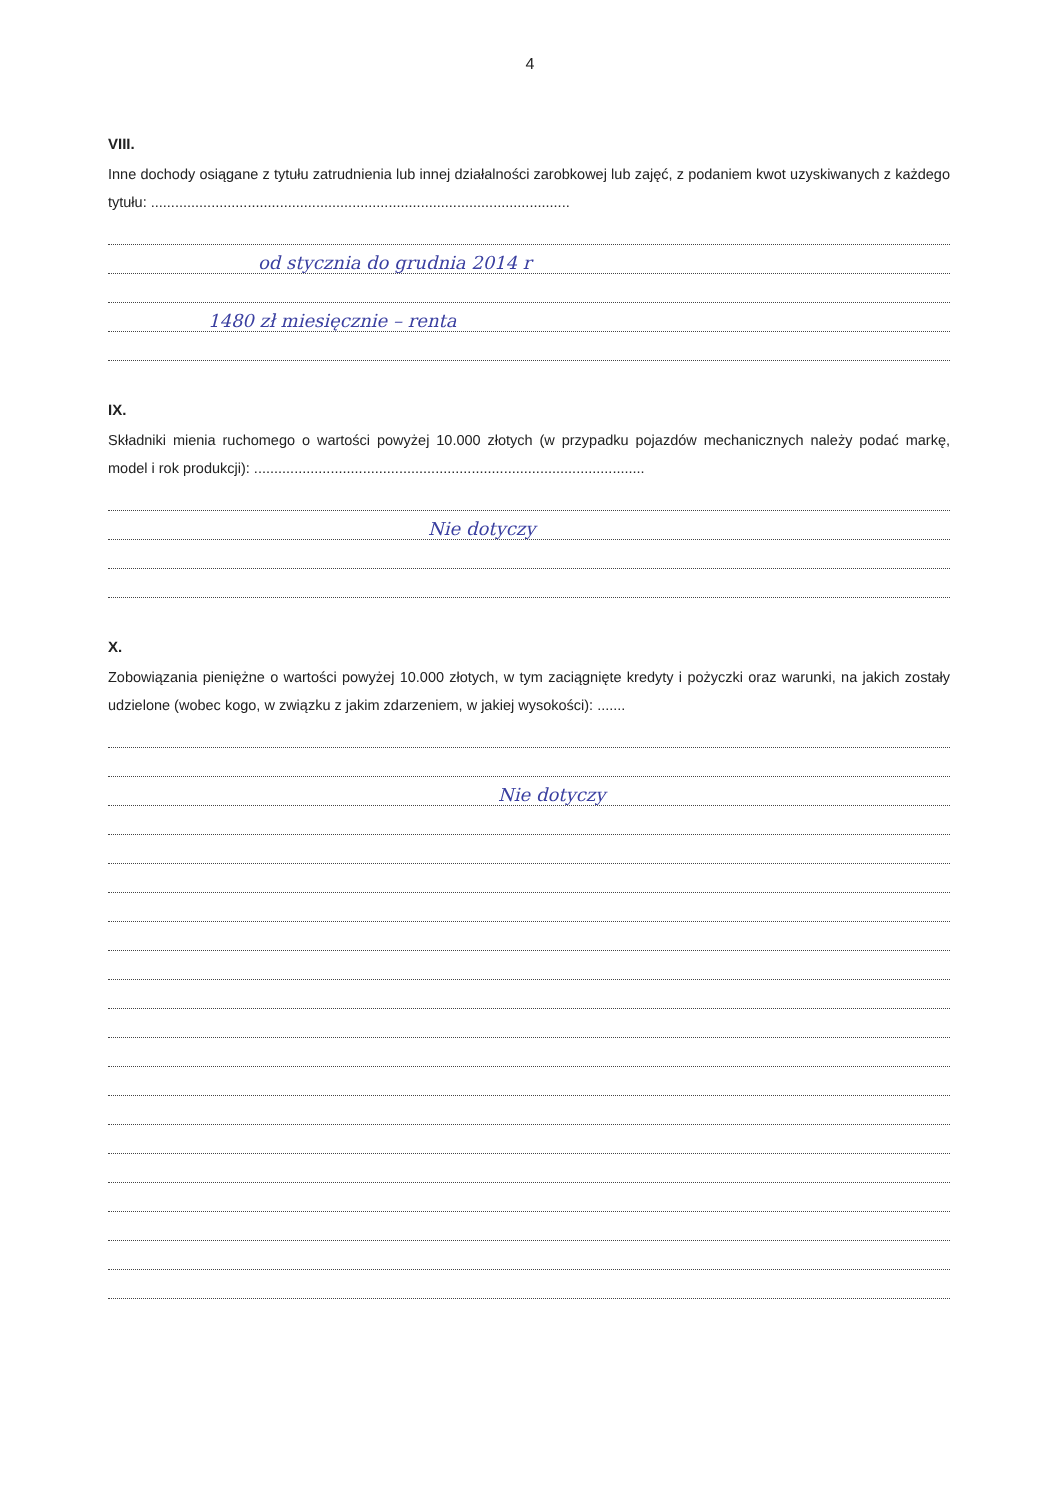4
VIII.
Inne dochody osiągane z tytułu zatrudnienia lub innej działalności zarobkowej lub zajęć, z podaniem kwot uzyskiwanych z każdego tytułu: ........................................................................................................
od stycznia do grudnia 2014 r
1480 zł miesięcznie – renta
IX.
Składniki mienia ruchomego o wartości powyżej 10.000 złotych (w przypadku pojazdów mechanicznych należy podać markę, model i rok produkcji): .................................................................................................
Nie dotyczy
X.
Zobowiązania pieniężne o wartości powyżej 10.000 złotych, w tym zaciągnięte kredyty i pożyczki oraz warunki, na jakich zostały udzielone (wobec kogo, w związku z jakim zdarzeniem, w jakiej wysokości): .......
Nie dotyczy